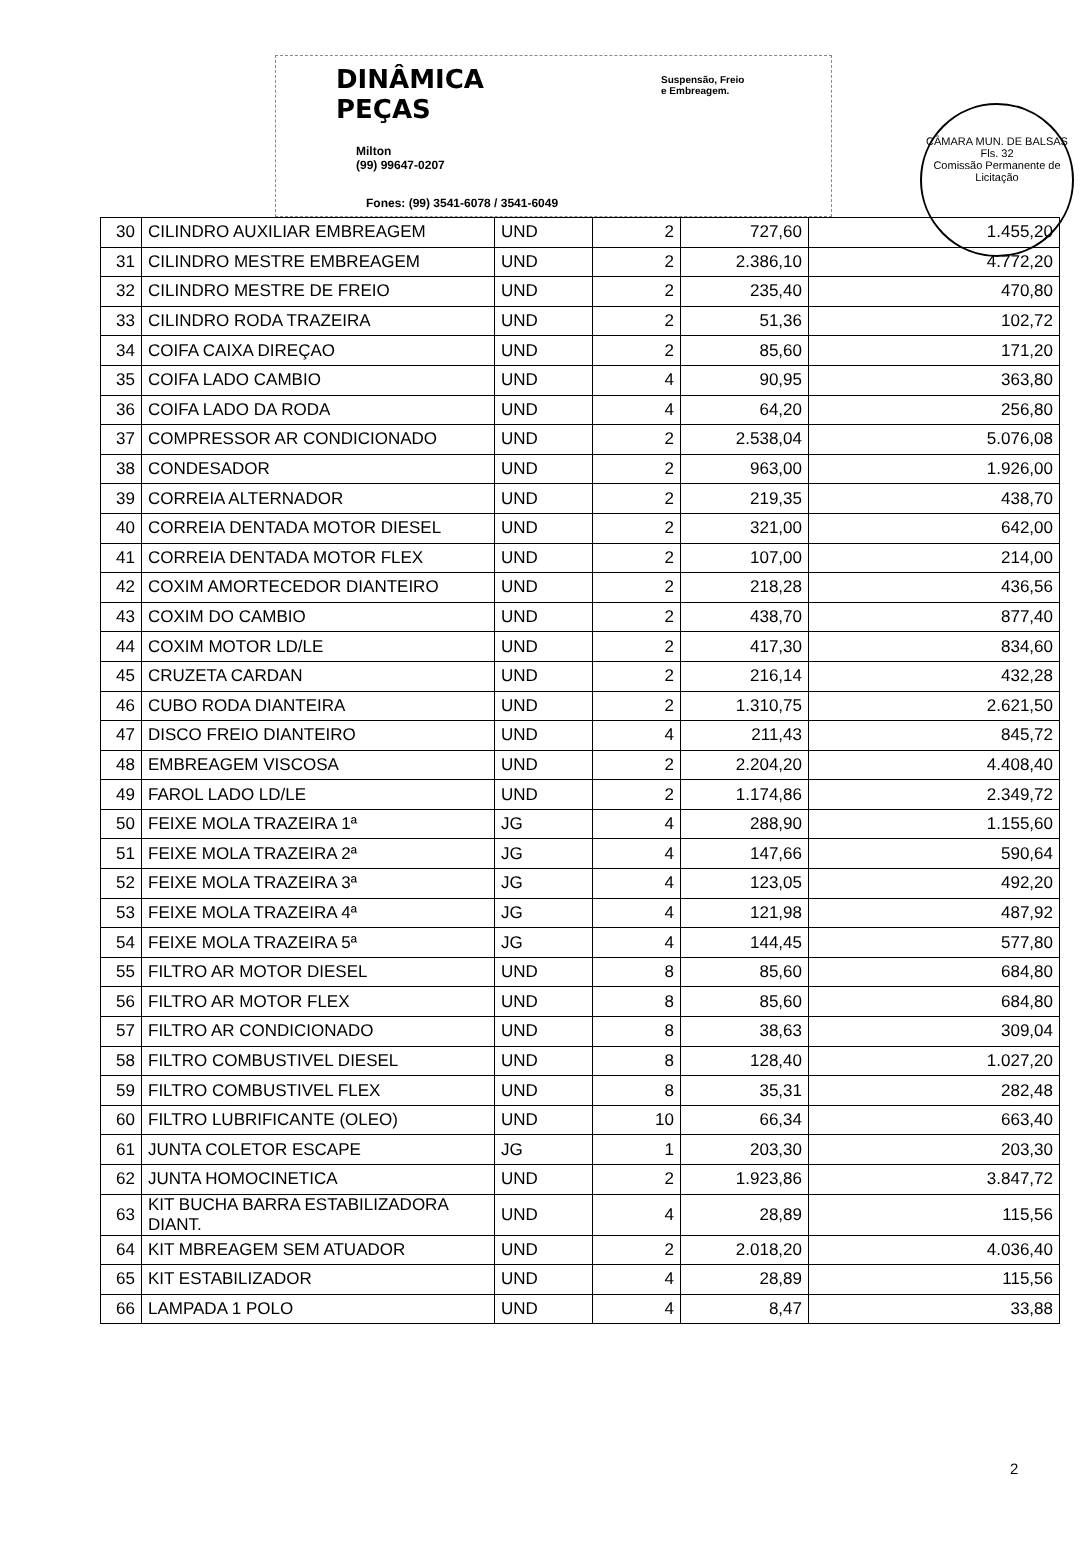CÂMARA MUN. DE BALSAS
Fls. 32
Comissão Permanente de Licitação
DINÂMICA
PEÇAS
Suspensão, Freio
e Embreagem.
Milton
(99) 99647-0207
Fones: (99) 3541-6078 / 3541-6049
| 30 | CILINDRO AUXILIAR EMBREAGEM | UND | 2 | 727,60 | 1.455,20 |
| 31 | CILINDRO MESTRE EMBREAGEM | UND | 2 | 2.386,10 | 4.772,20 |
| 32 | CILINDRO MESTRE DE FREIO | UND | 2 | 235,40 | 470,80 |
| 33 | CILINDRO RODA TRAZEIRA | UND | 2 | 51,36 | 102,72 |
| 34 | COIFA CAIXA DIREÇAO | UND | 2 | 85,60 | 171,20 |
| 35 | COIFA LADO CAMBIO | UND | 4 | 90,95 | 363,80 |
| 36 | COIFA LADO DA RODA | UND | 4 | 64,20 | 256,80 |
| 37 | COMPRESSOR AR CONDICIONADO | UND | 2 | 2.538,04 | 5.076,08 |
| 38 | CONDESADOR | UND | 2 | 963,00 | 1.926,00 |
| 39 | CORREIA ALTERNADOR | UND | 2 | 219,35 | 438,70 |
| 40 | CORREIA DENTADA MOTOR DIESEL | UND | 2 | 321,00 | 642,00 |
| 41 | CORREIA DENTADA MOTOR FLEX | UND | 2 | 107,00 | 214,00 |
| 42 | COXIM AMORTECEDOR DIANTEIRO | UND | 2 | 218,28 | 436,56 |
| 43 | COXIM DO CAMBIO | UND | 2 | 438,70 | 877,40 |
| 44 | COXIM MOTOR LD/LE | UND | 2 | 417,30 | 834,60 |
| 45 | CRUZETA CARDAN | UND | 2 | 216,14 | 432,28 |
| 46 | CUBO RODA DIANTEIRA | UND | 2 | 1.310,75 | 2.621,50 |
| 47 | DISCO FREIO DIANTEIRO | UND | 4 | 211,43 | 845,72 |
| 48 | EMBREAGEM VISCOSA | UND | 2 | 2.204,20 | 4.408,40 |
| 49 | FAROL LADO LD/LE | UND | 2 | 1.174,86 | 2.349,72 |
| 50 | FEIXE MOLA TRAZEIRA 1ª | JG | 4 | 288,90 | 1.155,60 |
| 51 | FEIXE MOLA TRAZEIRA 2ª | JG | 4 | 147,66 | 590,64 |
| 52 | FEIXE MOLA TRAZEIRA 3ª | JG | 4 | 123,05 | 492,20 |
| 53 | FEIXE MOLA TRAZEIRA 4ª | JG | 4 | 121,98 | 487,92 |
| 54 | FEIXE MOLA TRAZEIRA 5ª | JG | 4 | 144,45 | 577,80 |
| 55 | FILTRO AR MOTOR DIESEL | UND | 8 | 85,60 | 684,80 |
| 56 | FILTRO AR MOTOR FLEX | UND | 8 | 85,60 | 684,80 |
| 57 | FILTRO AR CONDICIONADO | UND | 8 | 38,63 | 309,04 |
| 58 | FILTRO COMBUSTIVEL DIESEL | UND | 8 | 128,40 | 1.027,20 |
| 59 | FILTRO COMBUSTIVEL FLEX | UND | 8 | 35,31 | 282,48 |
| 60 | FILTRO LUBRIFICANTE (OLEO) | UND | 10 | 66,34 | 663,40 |
| 61 | JUNTA COLETOR ESCAPE | JG | 1 | 203,30 | 203,30 |
| 62 | JUNTA HOMOCINETICA | UND | 2 | 1.923,86 | 3.847,72 |
| 63 | KIT BUCHA BARRA ESTABILIZADORA DIANT. | UND | 4 | 28,89 | 115,56 |
| 64 | KIT MBREAGEM SEM ATUADOR | UND | 2 | 2.018,20 | 4.036,40 |
| 65 | KIT ESTABILIZADOR | UND | 4 | 28,89 | 115,56 |
| 66 | LAMPADA 1 POLO | UND | 4 | 8,47 | 33,88 |
2